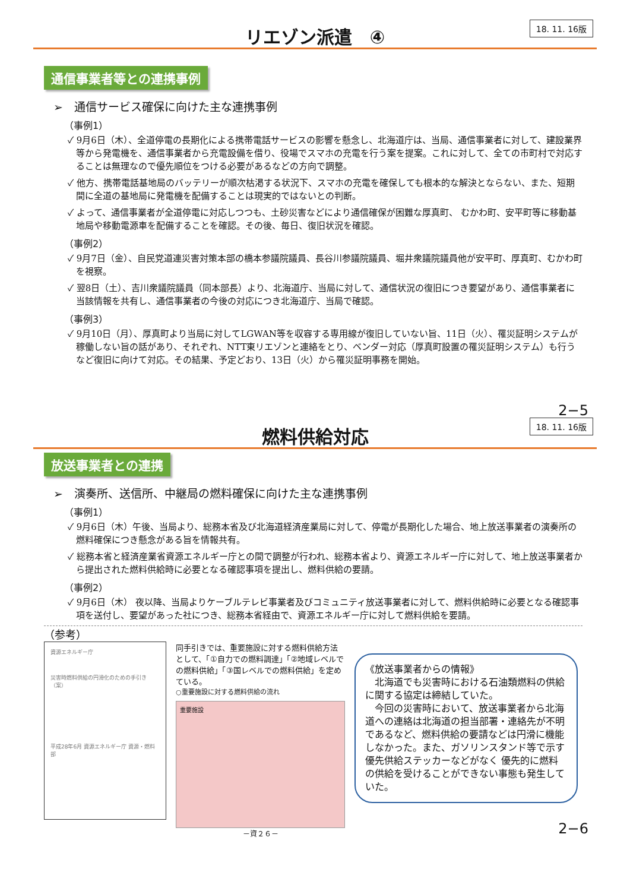リエゾン派遣　④
18. 11. 16版
通信事業者等との連携事例
➢　通信サービス確保に向けた主な連携事例
（事例1）
✓ 9月6日（木）、全道停電の長期化による携帯電話サービスの影響を懸念し、北海道庁は、当局、通信事業者に対して、建設業界等から発電機を、通信事業者から充電設備を借り、役場でスマホの充電を行う案を提案。これに対して、全ての市町村で対応することは無理なので優先順位をつける必要があるなどの方向で調整。
✓ 他方、携帯電話基地局のバッテリーが順次枯渇する状況下、スマホの充電を確保しても根本的な解決とならない、また、短期間に全道の基地局に発電機を配備することは現実的ではないとの判断。
✓ よって、通信事業者が全道停電に対応しつつも、土砂災害などにより通信確保が困難な厚真町、 むかわ町、安平町等に移動基地局や移動電源車を配備することを確認。その後、毎日、復旧状況を確認。
（事例2）
✓ 9月7日（金）、自民党道連災害対策本部の橋本参議院議員、長谷川参議院議員、堀井衆議院議員他が安平町、厚真町、むかわ町を視察。
✓ 翌8日（土）、吉川衆議院議員（同本部長）より、北海道庁、当局に対して、通信状況の復旧につき要望があり、通信事業者に当該情報を共有し、通信事業者の今後の対応につき北海道庁、当局で確認。
（事例3）
✓ 9月10日（月）、厚真町より当局に対してLGWAN等を収容する専用線が復旧していない旨、11日（火）、罹災証明システムが稼働しない旨の話があり、それぞれ、NTT東リエゾンと連絡をとり、ベンダー対応（厚真町設置の罹災証明システム）も行うなど復旧に向けて対応。その結果、予定どおり、13日（火）から罹災証明事務を開始。
2−5
燃料供給対応
18. 11. 16版
放送事業者との連携
➢　演奏所、送信所、中継局の燃料確保に向けた主な連携事例
（事例1）
✓ 9月6日（木）午後、当局より、総務本省及び北海道経済産業局に対して、停電が長期化した場合、地上放送事業者の演奏所の燃料確保につき懸念がある旨を情報共有。
✓ 総務本省と経済産業省資源エネルギー庁との間で調整が行われ、総務本省より、資源エネルギー庁に対して、地上放送事業者から提出された燃料供給時に必要となる確認事項を提出し、燃料供給の要請。
（事例2）
✓ 9月6日（木） 夜以降、当局よりケーブルテレビ事業者及びコミュニティ放送事業者に対して、燃料供給時に必要となる確認事項を送付し、要望があった社につき、総務本省経由で、資源エネルギー庁に対して燃料供給を要請。
（参考）
資源エネルギー庁
災害時燃料供給の円滑化のための手引き（案）
平成28年6月 資源エネルギー庁 資源・燃料部
同手引きでは、重要施設に対する燃料供給方法として、「①自力での燃料調達」「②地域レベルでの燃料供給」「③国レベルでの燃料供給」を定めている。
○重要施設に対する燃料供給の流れ
重要施設
－資２６－
《放送事業者からの情報》
　北海道でも災害時における石油類燃料の供給に関する協定は締結していた。
　今回の災害時において、放送事業者から北海道への連絡は北海道の担当部署・連絡先が不明であるなど、燃料供給の要請などは円滑に機能しなかった。また、ガソリンスタンド等で示す優先供給ステッカーなどがなく 優先的に燃料の供給を受けることができない事態も発生していた。
2−6